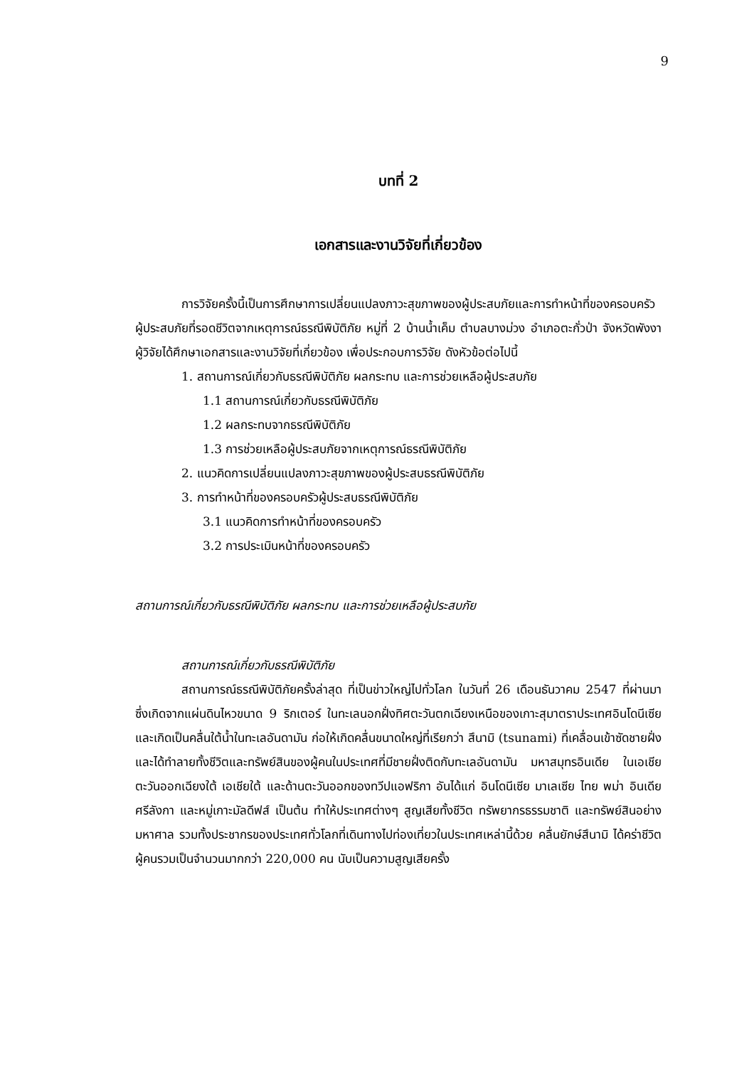9
บทที่ 2
เอกสารและงานวิจัยที่เกี่ยวข้อง
การวิจัยครั้งนี้เป็นการศึกษาการเปลี่ยนแปลงภาวะสุขภาพของผู้ประสบภัยและการทำหน้าที่ของครอบครัวผู้ประสบภัยที่รอดชีวิตจากเหตุการณ์ธรณีพิบัติภัย หมู่ที่ 2 บ้านน้ำเค็ม ตำบลบางม่วง อำเภอตะกั่วป่า จังหวัดพังงา ผู้วิจัยได้ศึกษาเอกสารและงานวิจัยที่เกี่ยวข้อง เพื่อประกอบการวิจัย ดังหัวข้อต่อไปนี้
1. สถานการณ์เกี่ยวกับธรณีพิบัติภัย ผลกระทบ และการช่วยเหลือผู้ประสบภัย
1.1 สถานการณ์เกี่ยวกับธรณีพิบัติภัย
1.2 ผลกระทบจากธรณีพิบัติภัย
1.3 การช่วยเหลือผู้ประสบภัยจากเหตุการณ์ธรณีพิบัติภัย
2. แนวคิดการเปลี่ยนแปลงภาวะสุขภาพของผู้ประสบธรณีพิบัติภัย
3. การทำหน้าที่ของครอบครัวผู้ประสบธรณีพิบัติภัย
3.1 แนวคิดการทำหน้าที่ของครอบครัว
3.2 การประเมินหน้าที่ของครอบครัว
สถานการณ์เกี่ยวกับธรณีพิบัติภัย ผลกระทบ และการช่วยเหลือผู้ประสบภัย
สถานการณ์เกี่ยวกับธรณีพิบัติภัย
สถานการณ์ธรณีพิบัติภัยครั้งล่าสุด ที่เป็นข่าวใหญ่ไปทั่วโลก ในวันที่ 26 เดือนธันวาคม 2547 ที่ผ่านมา ซึ่งเกิดจากแผ่นดินไหวขนาด 9 ริกเตอร์ ในทะเลนอกฝั่งทิศตะวันตกเฉียงเหนือของเกาะสุมาตราประเทศอินโดนีเซีย และเกิดเป็นคลื่นใต้น้ำในทะเลอันดามัน ก่อให้เกิดคลื่นขนาดใหญ่ที่เรียกว่า สึนามิ (tsunami) ที่เคลื่อนเข้าซัดชายฝั่ง และได้ทำลายทั้งชีวิตและทรัพย์สินของผู้คนในประเทศที่มีชายฝั่งติดกับทะเลอันดามัน มหาสมุทรอินเดีย ในเอเชียตะวันออกเฉียงใต้ เอเชียใต้ และด้านตะวันออกของทวีปแอฟริกา อันได้แก่ อินโดนีเซีย มาเลเซีย ไทย พม่า อินเดีย ศรีลังกา และหมู่เกาะมัลดีฟส์ เป็นต้น ทำให้ประเทศต่างๆ สูญเสียทั้งชีวิต ทรัพยากรธรรมชาติ และทรัพย์สินอย่างมหาศาล รวมทั้งประชากรของประเทศทั่วโลกที่เดินทางไปท่องเที่ยวในประเทศเหล่านี้ด้วย คลื่นยักษ์สึนามิ ได้คร่าชีวิตผู้คนรวมเป็นจำนวนมากกว่า 220,000 คน นับเป็นความสูญเสียครั้ง